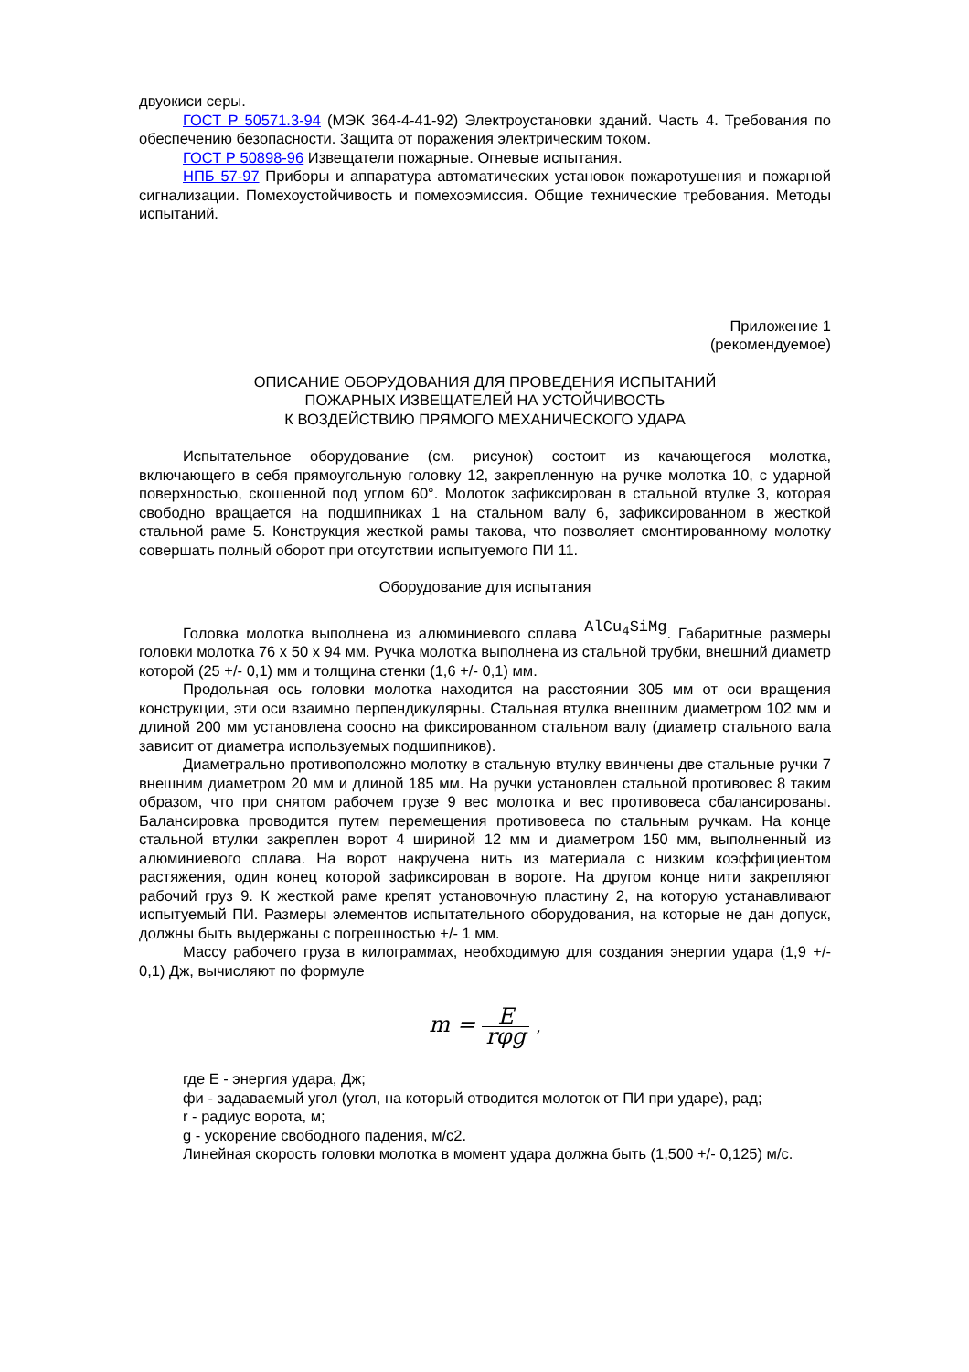двуокиси серы.
ГОСТ Р 50571.3-94 (МЭК 364-4-41-92) Электроустановки зданий. Часть 4. Требования по обеспечению безопасности. Защита от поражения электрическим током.
ГОСТ Р 50898-96 Извещатели пожарные. Огневые испытания.
НПБ 57-97 Приборы и аппаратура автоматических установок пожаротушения и пожарной сигнализации. Помехоустойчивость и помехоэмиссия. Общие технические требования. Методы испытаний.
Приложение 1
(рекомендуемое)
ОПИСАНИЕ ОБОРУДОВАНИЯ ДЛЯ ПРОВЕДЕНИЯ ИСПЫТАНИЙ
ПОЖАРНЫХ ИЗВЕЩАТЕЛЕЙ НА УСТОЙЧИВОСТЬ
К ВОЗДЕЙСТВИЮ ПРЯМОГО МЕХАНИЧЕСКОГО УДАРА
Испытательное оборудование (см. рисунок) состоит из качающегося молотка, включающего в себя прямоугольную головку 12, закрепленную на ручке молотка 10, с ударной поверхностью, скошенной под углом 60°. Молоток зафиксирован в стальной втулке 3, которая свободно вращается на подшипниках 1 на стальном валу 6, зафиксированном в жесткой стальной раме 5. Конструкция жесткой рамы такова, что позволяет смонтированному молотку совершать полный оборот при отсутствии испытуемого ПИ 11.
Оборудование для испытания
Головка молотка выполнена из алюминиевого сплава AlCu<sub>4</sub>SiMg. Габаритные размеры головки молотка 76 x 50 x 94 мм. Ручка молотка выполнена из стальной трубки, внешний диаметр которой (25 +/- 0,1) мм и толщина стенки (1,6 +/- 0,1) мм.
Продольная ось головки молотка находится на расстоянии 305 мм от оси вращения конструкции, эти оси взаимно перпендикулярны. Стальная втулка внешним диаметром 102 мм и длиной 200 мм установлена соосно на фиксированном стальном валу (диаметр стального вала зависит от диаметра используемых подшипников).
Диаметрально противоположно молотку в стальную втулку ввинчены две стальные ручки 7 внешним диаметром 20 мм и длиной 185 мм. На ручки установлен стальной противовес 8 таким образом, что при снятом рабочем грузе 9 вес молотка и вес противовеса сбалансированы. Балансировка проводится путем перемещения противовеса по стальным ручкам. На конце стальной втулки закреплен ворот 4 шириной 12 мм и диаметром 150 мм, выполненный из алюминиевого сплава. На ворот накручена нить из материала с низким коэффициентом растяжения, один конец которой зафиксирован в вороте. На другом конце нити закрепляют рабочий груз 9. К жесткой раме крепят установочную пластину 2, на которую устанавливают испытуемый ПИ. Размеры элементов испытательного оборудования, на которые не дан допуск, должны быть выдержаны с погрешностью +/- 1 мм.
Массу рабочего груза в килограммах, необходимую для создания энергии удара (1,9 +/- 0,1) Дж, вычисляют по формуле
m = E rφg ,
где E - энергия удара, Дж;
фи - задаваемый угол (угол, на который отводится молоток от ПИ при ударе), рад;
r - радиус ворота, м;
g - ускорение свободного падения, м/с2.
Линейная скорость головки молотка в момент удара должна быть (1,500 +/- 0,125) м/с.